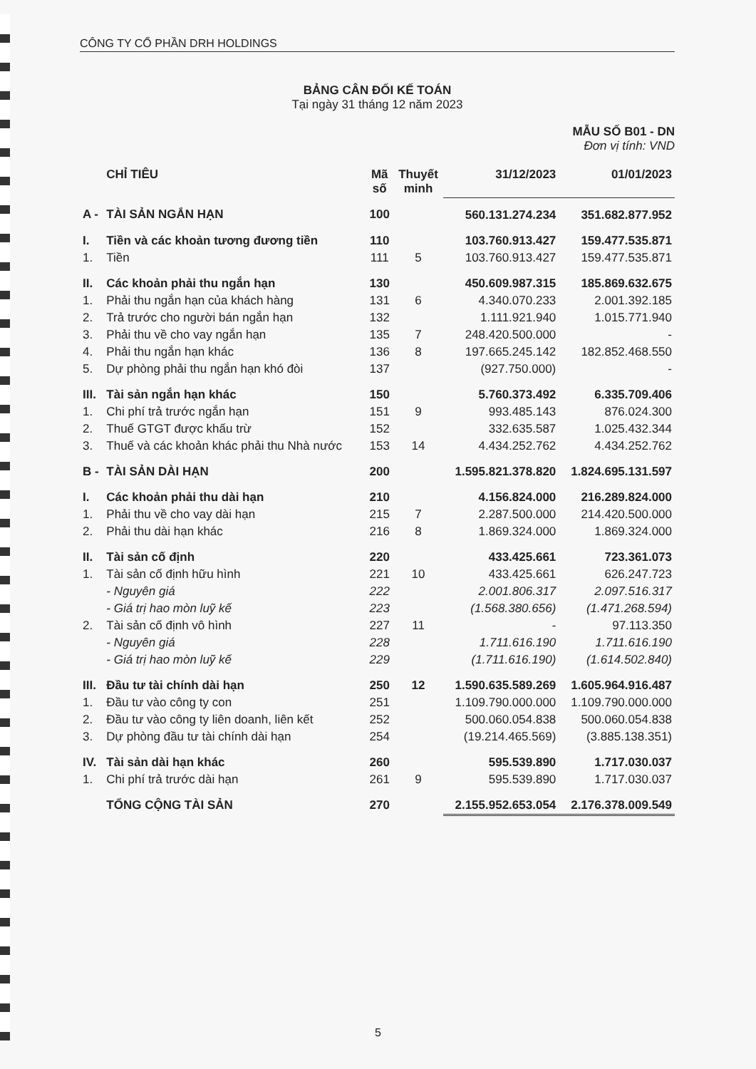CÔNG TY CỔ PHẦN DRH HOLDINGS
BẢNG CÂN ĐỐI KẾ TOÁN
Tại ngày 31 tháng 12 năm 2023
MẪU SỐ B01 - DN
Đơn vị tính: VND
| | CHỈ TIÊU | Mã số | Thuyết minh | 31/12/2023 | 01/01/2023 |
| --- | --- | --- | --- | --- | --- |
| A - | TÀI SẢN NGẮN HẠN | 100 | | 560.131.274.234 | 351.682.877.952 |
| I. | Tiền và các khoản tương đương tiền | 110 | | 103.760.913.427 | 159.477.535.871 |
| 1. | Tiền | 111 | 5 | 103.760.913.427 | 159.477.535.871 |
| II. | Các khoản phải thu ngắn hạn | 130 | | 450.609.987.315 | 185.869.632.675 |
| 1. | Phải thu ngắn hạn của khách hàng | 131 | 6 | 4.340.070.233 | 2.001.392.185 |
| 2. | Trả trước cho người bán ngắn hạn | 132 | | 1.111.921.940 | 1.015.771.940 |
| 3. | Phải thu về cho vay ngắn hạn | 135 | 7 | 248.420.500.000 | - |
| 4. | Phải thu ngắn hạn khác | 136 | 8 | 197.665.245.142 | 182.852.468.550 |
| 5. | Dự phòng phải thu ngắn hạn khó đòi | 137 | | (927.750.000) | - |
| III. | Tài sản ngắn hạn khác | 150 | | 5.760.373.492 | 6.335.709.406 |
| 1. | Chi phí trả trước ngắn hạn | 151 | 9 | 993.485.143 | 876.024.300 |
| 2. | Thuế GTGT được khấu trừ | 152 | | 332.635.587 | 1.025.432.344 |
| 3. | Thuế và các khoản khác phải thu Nhà nước | 153 | 14 | 4.434.252.762 | 4.434.252.762 |
| B - | TÀI SẢN DÀI HẠN | 200 | | 1.595.821.378.820 | 1.824.695.131.597 |
| I. | Các khoản phải thu dài hạn | 210 | | 4.156.824.000 | 216.289.824.000 |
| 1. | Phải thu về cho vay dài hạn | 215 | 7 | 2.287.500.000 | 214.420.500.000 |
| 2. | Phải thu dài hạn khác | 216 | 8 | 1.869.324.000 | 1.869.324.000 |
| II. | Tài sản cố định | 220 | | 433.425.661 | 723.361.073 |
| 1. | Tài sản cố định hữu hình | 221 | 10 | 433.425.661 | 626.247.723 |
| | - Nguyên giá | 222 | | 2.001.806.317 | 2.097.516.317 |
| | - Giá trị hao mòn luỹ kế | 223 | | (1.568.380.656) | (1.471.268.594) |
| 2. | Tài sản cố định vô hình | 227 | 11 | - | 97.113.350 |
| | - Nguyên giá | 228 | | 1.711.616.190 | 1.711.616.190 |
| | - Giá trị hao mòn luỹ kế | 229 | | (1.711.616.190) | (1.614.502.840) |
| III. | Đầu tư tài chính dài hạn | 250 | 12 | 1.590.635.589.269 | 1.605.964.916.487 |
| 1. | Đầu tư vào công ty con | 251 | | 1.109.790.000.000 | 1.109.790.000.000 |
| 2. | Đầu tư vào công ty liên doanh, liên kết | 252 | | 500.060.054.838 | 500.060.054.838 |
| 3. | Dự phòng đầu tư tài chính dài hạn | 254 | | (19.214.465.569) | (3.885.138.351) |
| IV. | Tài sản dài hạn khác | 260 | | 595.539.890 | 1.717.030.037 |
| 1. | Chi phí trả trước dài hạn | 261 | 9 | 595.539.890 | 1.717.030.037 |
| | TỔNG CỘNG TÀI SẢN | 270 | | 2.155.952.653.054 | 2.176.378.009.549 |
5